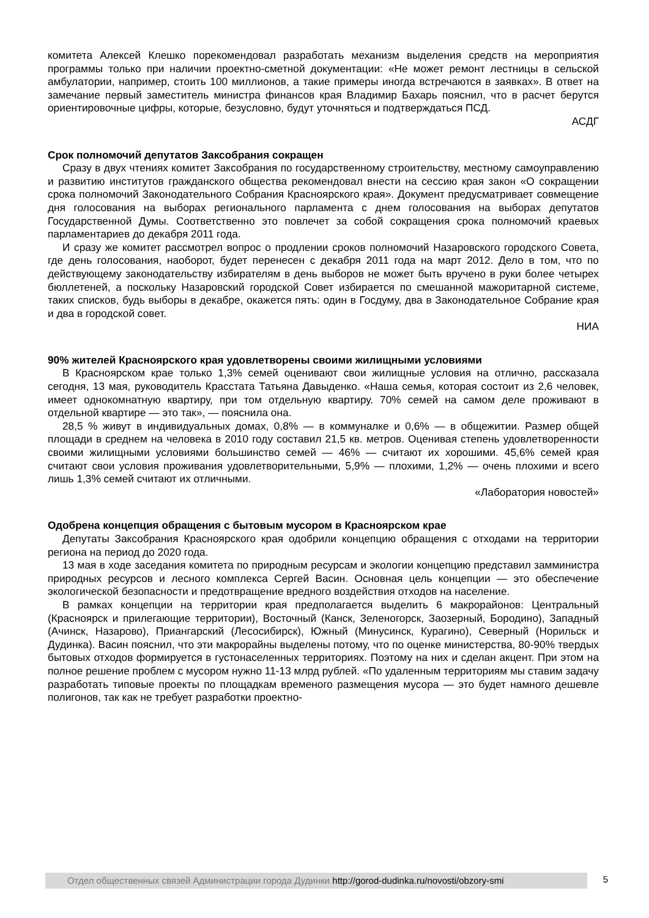комитета Алексей Клешко порекомендовал разработать механизм выделения средств на мероприятия программы только при наличии проектно-сметной документации: «Не может ремонт лестницы в сельской амбулатории, например, стоить 100 миллионов, а такие примеры иногда встречаются в заявках». В ответ на замечание первый заместитель министра финансов края Владимир Бахарь пояснил, что в расчет берутся ориентировочные цифры, которые, безусловно, будут уточняться и подтверждаться ПСД.
АСДГ
Срок полномочий депутатов Заксобрания сокращен
Сразу в двух чтениях комитет Заксобрания по государственному строительству, местному самоуправлению и развитию институтов гражданского общества рекомендовал внести на сессию края закон «О сокращении срока полномочий Законодательного Собрания Красноярского края». Документ предусматривает совмещение дня голосования на выборах регионального парламента с днем голосования на выборах депутатов Государственной Думы. Соответственно это повлечет за собой сокращения срока полномочий краевых парламентариев до декабря 2011 года.
И сразу же комитет рассмотрел вопрос о продлении сроков полномочий Назаровского городского Совета, где день голосования, наоборот, будет перенесен с декабря 2011 года на март 2012. Дело в том, что по действующему законодательству избирателям в день выборов не может быть вручено в руки более четырех бюллетеней, а поскольку Назаровский городской Совет избирается по смешанной мажоритарной системе, таких списков, будь выборы в декабре, окажется пять: один в Госдуму, два в Законодательное Собрание края и два в городской совет.
НИА
90% жителей Красноярского края удовлетворены своими жилищными условиями
В Красноярском крае только 1,3% семей оценивают свои жилищные условия на отлично, рассказала сегодня, 13 мая, руководитель Красстата Татьяна Давыденко. «Наша семья, которая состоит из 2,6 человек, имеет однокомнатную квартиру, при том отдельную квартиру. 70% семей на самом деле проживают в отдельной квартире — это так», — пояснила она.
28,5 % живут в индивидуальных домах, 0,8% — в коммуналке и 0,6% — в общежитии. Размер общей площади в среднем на человека в 2010 году составил 21,5 кв. метров. Оценивая степень удовлетворенности своими жилищными условиями большинство семей — 46% — считают их хорошими. 45,6% семей края считают свои условия проживания удовлетворительными, 5,9% — плохими, 1,2% — очень плохими и всего лишь 1,3% семей считают их отличными.
«Лаборатория новостей»
Одобрена концепция обращения с бытовым мусором в Красноярском крае
Депутаты Заксобрания Красноярского края одобрили концепцию обращения с отходами на территории региона на период до 2020 года.
13 мая в ходе заседания комитета по природным ресурсам и экологии концепцию представил замминистра природных ресурсов и лесного комплекса Сергей Васин. Основная цель концепции — это обеспечение экологической безопасности и предотвращение вредного воздействия отходов на население.
В рамках концепции на территории края предполагается выделить 6 макрорайонов: Центральный (Красноярск и прилегающие территории), Восточный (Канск, Зеленогорск, Заозерный, Бородино), Западный (Ачинск, Назарово), Приангарский (Лесосибирск), Южный (Минусинск, Курагино), Северный (Норильск и Дудинка). Васин пояснил, что эти макрорайны выделены потому, что по оценке министерства, 80-90% твердых бытовых отходов формируется в густонаселенных территориях. Поэтому на них и сделан акцент. При этом на полное решение проблем с мусором нужно 11-13 млрд рублей. «По удаленным территориям мы ставим задачу разработать типовые проекты по площадкам временого размещения мусора — это будет намного дешевле полигонов, так как не требует разработки проектно-
Отдел общественных связей Администрации города Дудинки http://gorod-dudinka.ru/novosti/obzory-smi
5